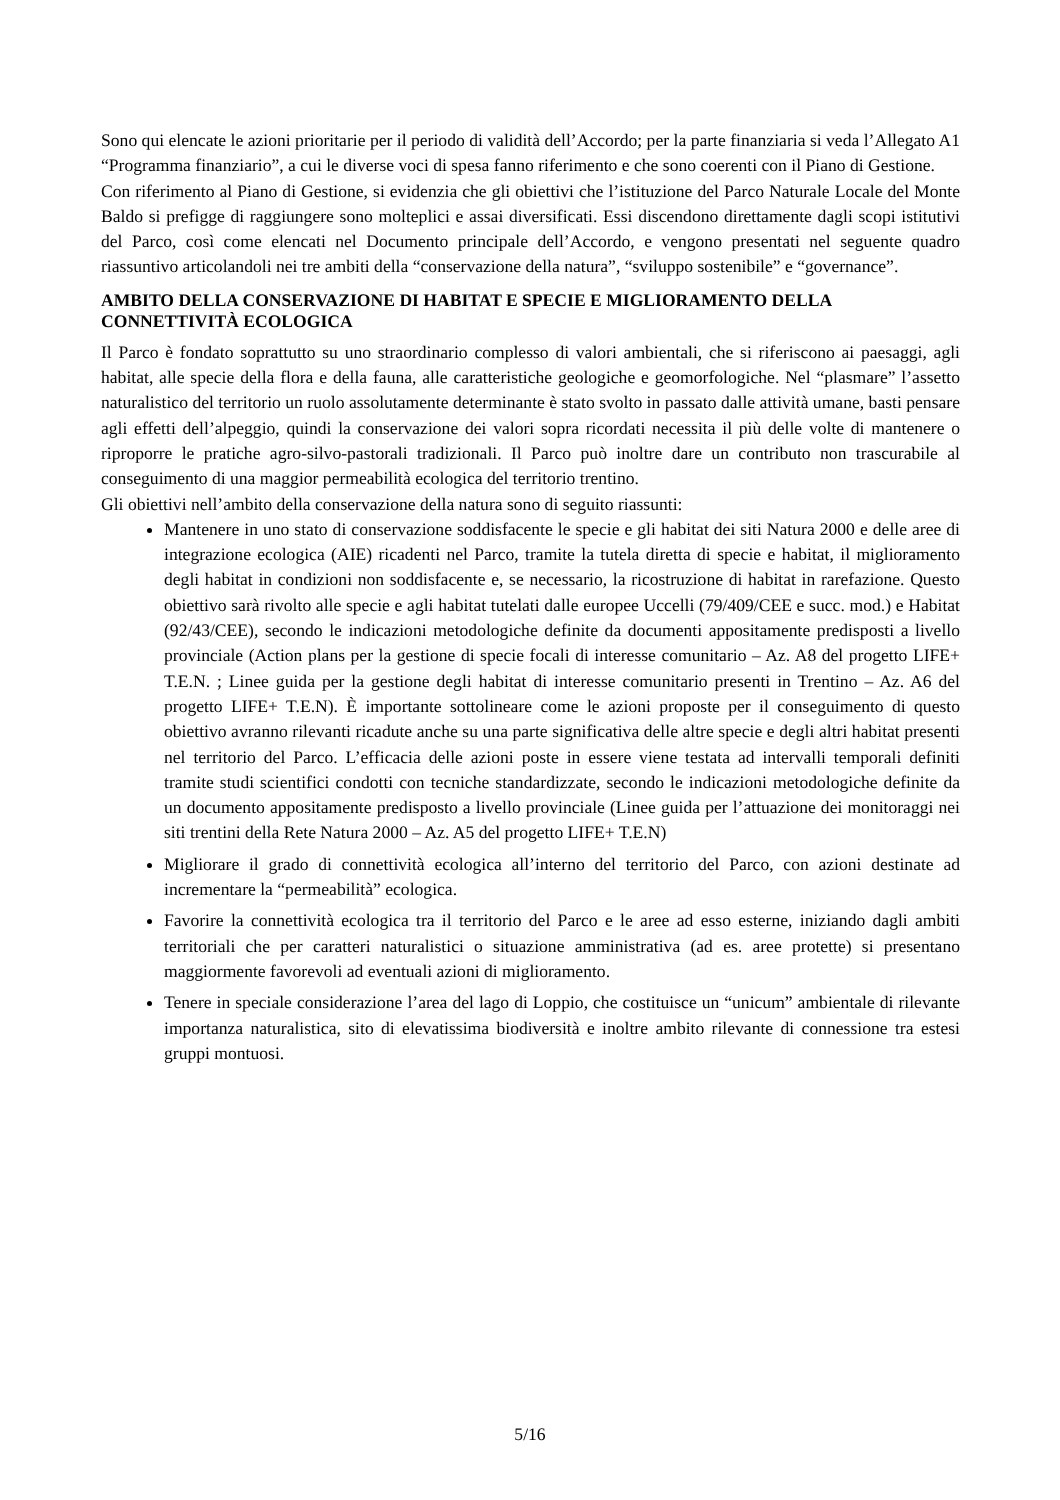Sono qui elencate le azioni prioritarie per il periodo di validità dell’Accordo; per la parte finanziaria si veda l’Allegato A1 “Programma finanziario”, a cui le diverse voci di spesa fanno riferimento e che sono coerenti con il Piano di Gestione.
Con riferimento al Piano di Gestione, si evidenzia che gli obiettivi che l’istituzione del Parco Naturale Locale del Monte Baldo si prefigge di raggiungere sono molteplici e assai diversificati. Essi discendono direttamente dagli scopi istitutivi del Parco, così come elencati nel Documento principale dell’Accordo, e vengono presentati nel seguente quadro riassuntivo articolandoli nei tre ambiti della “conservazione della natura”, “sviluppo sostenibile” e “governance”.
AMBITO DELLA CONSERVAZIONE DI HABITAT E SPECIE E MIGLIORAMENTO DELLA CONNETTIVITÀ ECOLOGICA
Il Parco è fondato soprattutto su uno straordinario complesso di valori ambientali, che si riferiscono ai paesaggi, agli habitat, alle specie della flora e della fauna, alle caratteristiche geologiche e geomorfologiche. Nel “plasmare” l’assetto naturalistico del territorio un ruolo assolutamente determinante è stato svolto in passato dalle attività umane, basti pensare agli effetti dell’alpeggio, quindi la conservazione dei valori sopra ricordati necessita il più delle volte di mantenere o riproporre le pratiche agro-silvo-pastorali tradizionali. Il Parco può inoltre dare un contributo non trascurabile al conseguimento di una maggior permeabilità ecologica del territorio trentino.
Gli obiettivi nell’ambito della conservazione della natura sono di seguito riassunti:
Mantenere in uno stato di conservazione soddisfacente le specie e gli habitat dei siti Natura 2000 e delle aree di integrazione ecologica (AIE) ricadenti nel Parco, tramite la tutela diretta di specie e habitat, il miglioramento degli habitat in condizioni non soddisfacente e, se necessario, la ricostruzione di habitat in rarefazione. Questo obiettivo sarà rivolto alle specie e agli habitat tutelati dalle europee Uccelli (79/409/CEE e succ. mod.) e Habitat (92/43/CEE), secondo le indicazioni metodologiche definite da documenti appositamente predisposti a livello provinciale (Action plans per la gestione di specie focali di interesse comunitario – Az. A8 del progetto LIFE+ T.E.N. ; Linee guida per la gestione degli habitat di interesse comunitario presenti in Trentino – Az. A6 del progetto LIFE+ T.E.N). È importante sottolineare come le azioni proposte per il conseguimento di questo obiettivo avranno rilevanti ricadute anche su una parte significativa delle altre specie e degli altri habitat presenti nel territorio del Parco. L’efficacia delle azioni poste in essere viene testata ad intervalli temporali definiti tramite studi scientifici condotti con tecniche standardizzate, secondo le indicazioni metodologiche definite da un documento appositamente predisposto a livello provinciale (Linee guida per l’attuazione dei monitoraggi nei siti trentini della Rete Natura 2000 – Az. A5 del progetto LIFE+ T.E.N)
Migliorare il grado di connettività ecologica all’interno del territorio del Parco, con azioni destinate ad incrementare la “permeabilità” ecologica.
Favorire la connettività ecologica tra il territorio del Parco e le aree ad esso esterne, iniziando dagli ambiti territoriali che per caratteri naturalistici o situazione amministrativa (ad es. aree protette) si presentano maggiormente favorevoli ad eventuali azioni di miglioramento.
Tenere in speciale considerazione l’area del lago di Loppio, che costituisce un “unicum” ambientale di rilevante importanza naturalistica, sito di elevatissima biodiversità e inoltre ambito rilevante di connessione tra estesi gruppi montuosi.
5/16